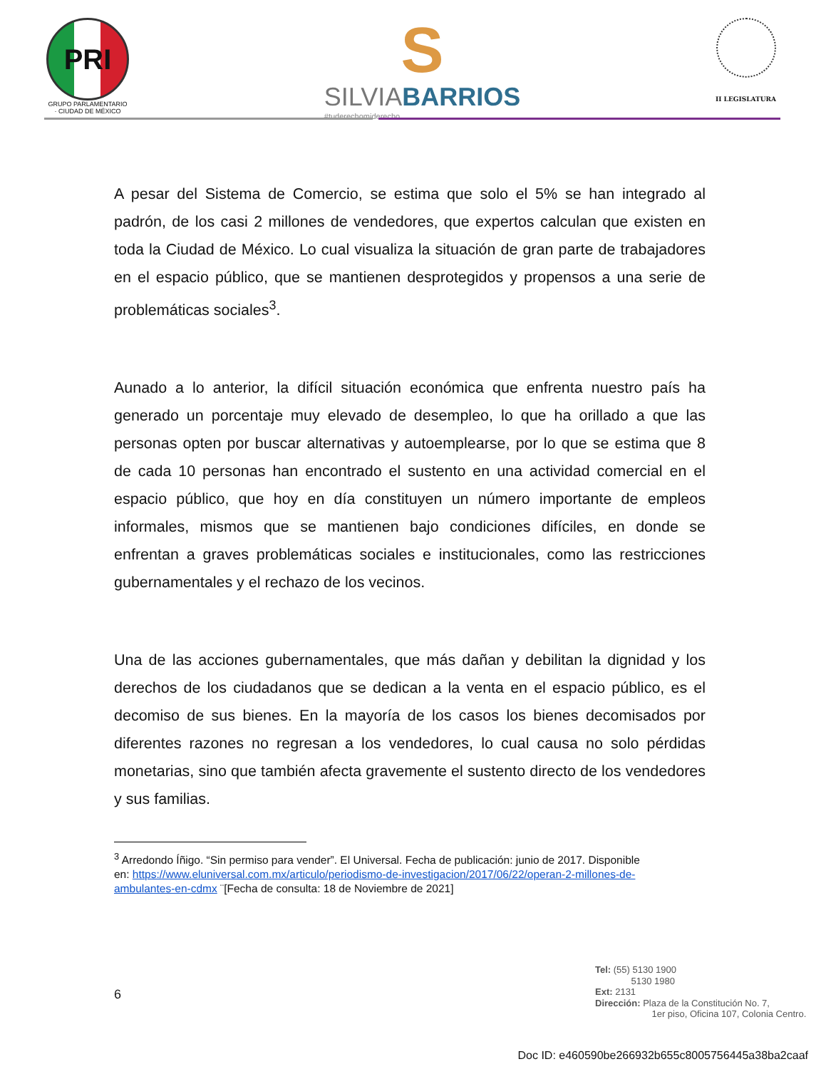PRI
GRUPO PARLAMENTARIO · CIUDAD DE MÉXICO
S
SILVIABARRIOS
#tuderechomiderecho
II LEGISLATURA
A pesar del Sistema de Comercio, se estima que solo el 5% se han integrado al padrón, de los casi 2 millones de vendedores, que expertos calculan que existen en toda la Ciudad de México. Lo cual visualiza la situación de gran parte de trabajadores en el espacio público, que se mantienen desprotegidos y propensos a una serie de problemáticas sociales<sup>3</sup>.
Aunado a lo anterior, la difícil situación económica que enfrenta nuestro país ha generado un porcentaje muy elevado de desempleo, lo que ha orillado a que las personas opten por buscar alternativas y autoemplearse, por lo que se estima que 8 de cada 10 personas han encontrado el sustento en una actividad comercial en el espacio público, que hoy en día constituyen un número importante de empleos informales, mismos que se mantienen bajo condiciones difíciles, en donde se enfrentan a graves problemáticas sociales e institucionales, como las restricciones gubernamentales y el rechazo de los vecinos.
Una de las acciones gubernamentales, que más dañan y debilitan la dignidad y los derechos de los ciudadanos que se dedican a la venta en el espacio público, es el decomiso de sus bienes. En la mayoría de los casos los bienes decomisados por diferentes razones no regresan a los vendedores, lo cual causa no solo pérdidas monetarias, sino que también afecta gravemente el sustento directo de los vendedores y sus familias.
<sup>3</sup> Arredondo Íñigo. “Sin permiso para vender”. El Universal. Fecha de publicación: junio de 2017. Disponible
en: https://www.eluniversal.com.mx/articulo/periodismo-de-investigacion/2017/06/22/operan-2-millones-de-
ambulantes-en-cdmx ¨[Fecha de consulta: 18 de Noviembre de 2021]
6
Tel: (55) 5130 1900
5130 1980
Ext: 2131
Dirección: Plaza de la Constitución No. 7,
1er piso, Oficina 107, Colonia Centro.
Doc ID: e460590be266932b655c8005756445a38ba2caaf